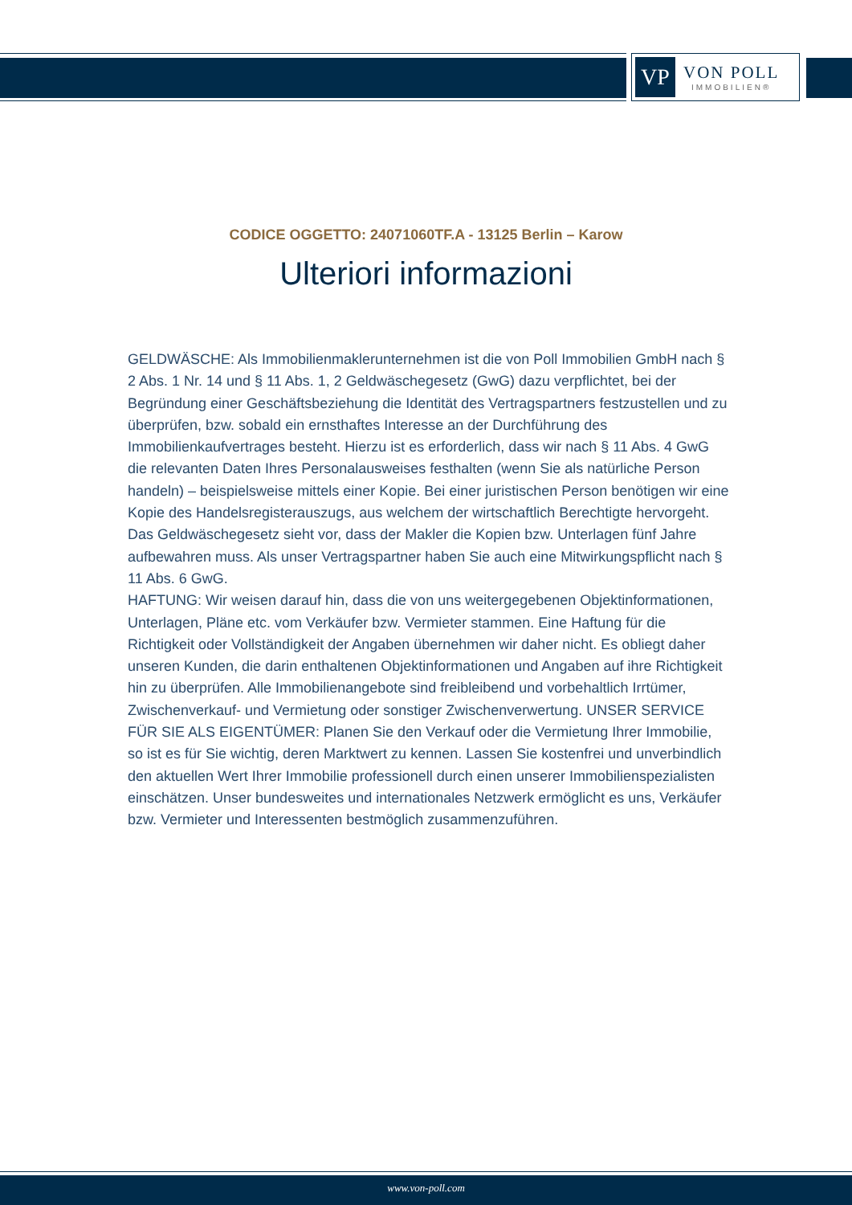VP
VON POLL
IMMOBILIEN®
CODICE OGGETTO: 24071060TF.A - 13125 Berlin – Karow
Ulteriori informazioni
GELDWÄSCHE: Als Immobilienmaklerunternehmen ist die von Poll Immobilien GmbH nach § 2 Abs. 1 Nr. 14 und § 11 Abs. 1, 2 Geldwäschegesetz (GwG) dazu verpflichtet, bei der Begründung einer Geschäftsbeziehung die Identität des Vertragspartners festzustellen und zu überprüfen, bzw. sobald ein ernsthaftes Interesse an der Durchführung des Immobilienkaufvertrages besteht. Hierzu ist es erforderlich, dass wir nach § 11 Abs. 4 GwG die relevanten Daten Ihres Personalausweises festhalten (wenn Sie als natürliche Person handeln) – beispielsweise mittels einer Kopie. Bei einer juristischen Person benötigen wir eine Kopie des Handelsregisterauszugs, aus welchem der wirtschaftlich Berechtigte hervorgeht. Das Geldwäschegesetz sieht vor, dass der Makler die Kopien bzw. Unterlagen fünf Jahre aufbewahren muss. Als unser Vertragspartner haben Sie auch eine Mitwirkungspflicht nach § 11 Abs. 6 GwG.
HAFTUNG: Wir weisen darauf hin, dass die von uns weitergegebenen Objektinformationen, Unterlagen, Pläne etc. vom Verkäufer bzw. Vermieter stammen. Eine Haftung für die Richtigkeit oder Vollständigkeit der Angaben übernehmen wir daher nicht. Es obliegt daher unseren Kunden, die darin enthaltenen Objektinformationen und Angaben auf ihre Richtigkeit hin zu überprüfen. Alle Immobilienangebote sind freibleibend und vorbehaltlich Irrtümer, Zwischenverkauf- und Vermietung oder sonstiger Zwischenverwertung. UNSER SERVICE FÜR SIE ALS EIGENTÜMER: Planen Sie den Verkauf oder die Vermietung Ihrer Immobilie, so ist es für Sie wichtig, deren Marktwert zu kennen. Lassen Sie kostenfrei und unverbindlich den aktuellen Wert Ihrer Immobilie professionell durch einen unserer Immobilienspezialisten einschätzen. Unser bundesweites und internationales Netzwerk ermöglicht es uns, Verkäufer bzw. Vermieter und Interessenten bestmöglich zusammenzuführen.
www.von-poll.com